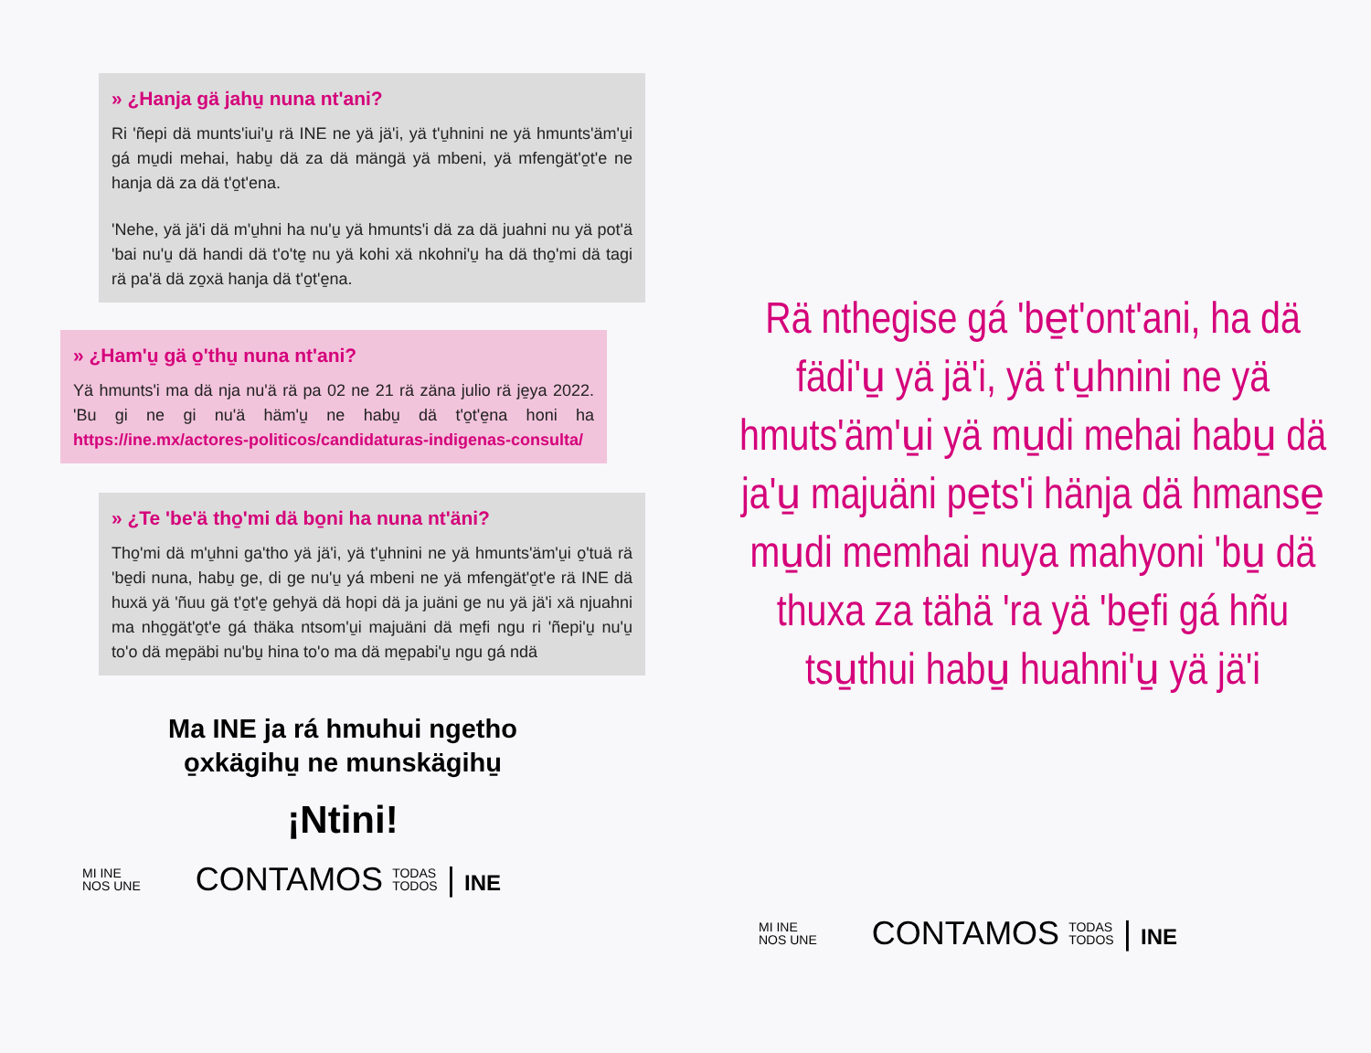» ¿Hanja gä jahu̱ nuna nt'ani?
Ri 'ñepi dä munts'iui'u̱ rä INE ne yä jä'i, yä t'u̱hnini ne yä hmunts'äm'u̱i gá mu̱di mehai, habu̱ dä za dä mängä yä mbeni, yä mfengät'o̱t'e ne hanja dä za dä t'o̱t'ena.
'Nehe, yä jä'i dä m'u̱hni ha nu'u̱ yä hmunts'i dä za dä juahni nu yä pot'ä 'bai nu'u̱ dä handi dä t'o'te̱ nu yä kohi xä nkohni'u̱ ha dä tho̱'mi dä tagi rä pa'ä dä zo̱xä hanja dä t'o̱t'e̱na.
» ¿Ham'u̱ gä o̱'thu̱ nuna nt'ani?
Yä hmunts'i ma dä nja nu'ä rä pa 02 ne 21 rä zäna julio rä je̱ya 2022. 'Bu gi ne gi nu'ä häm'u̱ ne habu̱ dä t'o̱t'e̱na honi ha https://ine.mx/actores-politicos/candidaturas-indigenas-consulta/
» ¿Te 'be'ä tho̱'mi dä bo̱ni ha nuna nt'äni?
Tho̱'mi dä m'u̱hni ga'tho yä jä'i, yä t'u̱hnini ne yä hmunts'äm'u̱i o̱'tuä rä 'be̱di nuna, habu̱ ge, di ge nu'u̱ yá mbeni ne yä mfengät'o̱t'e rä INE dä huxä yä 'ñuu gä t'o̱t'e̱ gehyä dä hopi dä ja juäni ge nu yä jä'i xä njuahni ma nho̱gät'o̱t'e gá thäka ntsom'u̱i majuäni dä me̱fi ngu ri 'ñepi'u̱ nu'u̱ to'o dä me̱päbi nu'bu̱ hina to'o ma dä me̱pabi'u̱ ngu gá ndä
Ma INE ja rá hmuhui ngetho
o̱xkägihu̱ ne munskägihu̱
¡Ntini!
MI INE
NOS UNE CONTAMOS TODAS
TODOS | INE
Rä nthegise gá 'be̱t'ont'ani, ha dä fädi'u̱ yä jä'i, yä t'u̱hnini ne yä hmuts'äm'u̱i yä mu̱di mehai habu̱ dä ja'u̱ majuäni pe̱ts'i hänja dä hmanse̱ mu̱di memhai nuya mahyoni 'bu̱ dä thuxa za tähä 'ra yä 'be̱fi gá hñu tsu̱thui habu̱ huahni'u̱ yä jä'i
MI INE
NOS UNE CONTAMOS TODAS
TODOS | INE